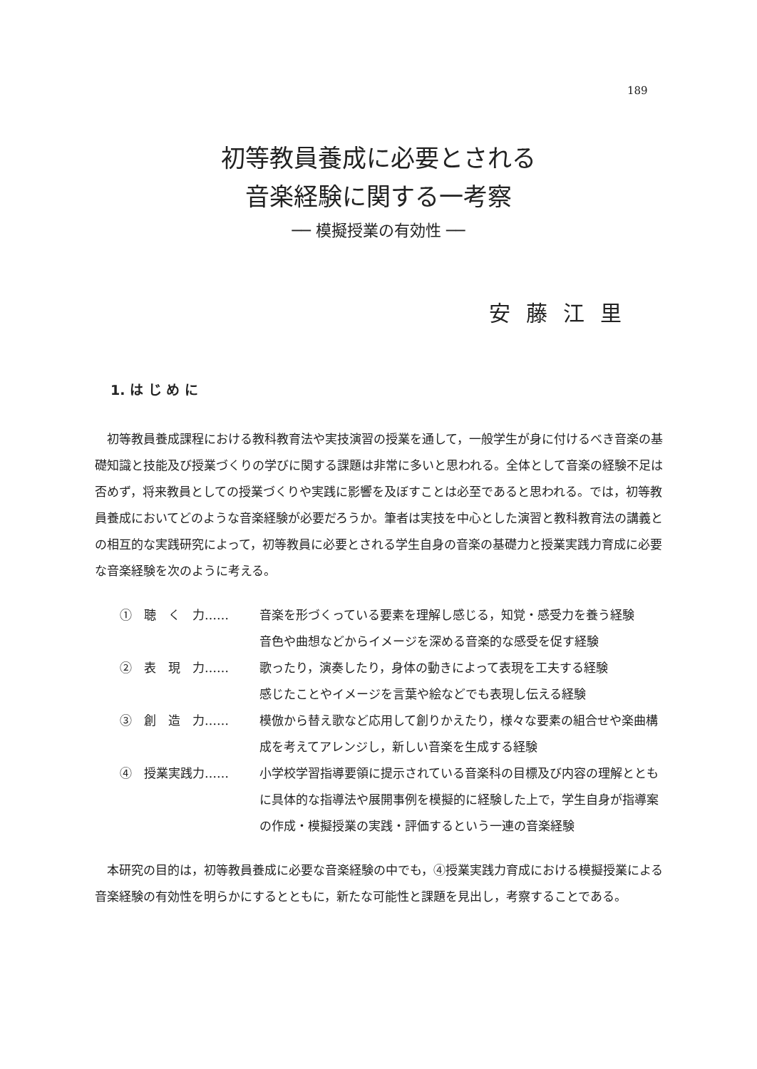189
初等教員養成に必要とされる
音楽経験に関する一考察
── 模擬授業の有効性 ──
安藤江里
1. は じ め に
初等教員養成課程における教科教育法や実技演習の授業を通して，一般学生が身に付けるべき音楽の基礎知識と技能及び授業づくりの学びに関する課題は非常に多いと思われる。全体として音楽の経験不足は否めず，将来教員としての授業づくりや実践に影響を及ぼすことは必至であると思われる。では，初等教員養成においてどのような音楽経験が必要だろうか。筆者は実技を中心とした演習と教科教育法の講義との相互的な実践研究によって，初等教員に必要とされる学生自身の音楽の基礎力と授業実践力育成に必要な音楽経験を次のように考える。
①　聴　く　力…… 音楽を形づくっている要素を理解し感じる，知覚・感受力を養う経験
音色や曲想などからイメージを深める音楽的な感受を促す経験
②　表　現　力…… 歌ったり，演奏したり，身体の動きによって表現を工夫する経験
感じたことやイメージを言葉や絵などでも表現し伝える経験
③　創　造　力…… 模倣から替え歌など応用して創りかえたり，様々な要素の組合せや楽曲構成を考えてアレンジし，新しい音楽を生成する経験
④　授業実践力…… 小学校学習指導要領に提示されている音楽科の目標及び内容の理解とともに具体的な指導法や展開事例を模擬的に経験した上で，学生自身が指導案の作成・模擬授業の実践・評価するという一連の音楽経験
本研究の目的は，初等教員養成に必要な音楽経験の中でも，④授業実践力育成における模擬授業による音楽経験の有効性を明らかにするとともに，新たな可能性と課題を見出し，考察することである。